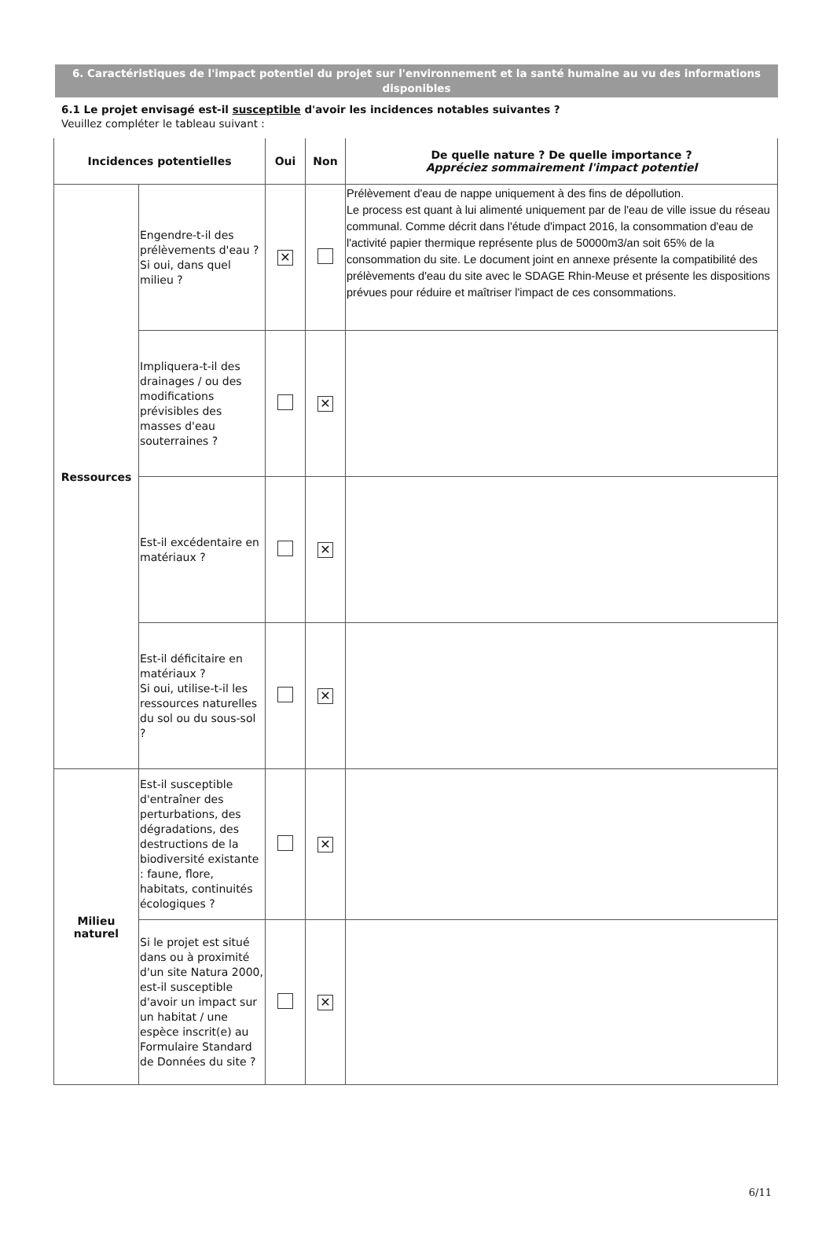6. Caractéristiques de l'impact potentiel du projet sur l'environnement et la santé humaine au vu des informations disponibles
6.1 Le projet envisagé est-il susceptible d'avoir les incidences notables suivantes ?
Veuillez compléter le tableau suivant :
| Incidences potentielles | | Oui | Non | De quelle nature ? De quelle importance ? Appréciez sommairement l'impact potentiel |
| --- | --- | --- | --- | --- |
| Ressources | Engendre-t-il des prélèvements d'eau ? Si oui, dans quel milieu ? | ✕ | | Prélèvement d'eau de nappe uniquement à des fins de dépollution. Le process est quant à lui alimenté uniquement par de l'eau de ville issue du réseau communal. Comme décrit dans l'étude d'impact 2016, la consommation d'eau de l'activité papier thermique représente plus de 50000m3/an soit 65% de la consommation du site. Le document joint en annexe présente la compatibilité des prélèvements d'eau du site avec le SDAGE Rhin-Meuse et présente les dispositions prévues pour réduire et maîtriser l'impact de ces consommations. |
| | Impliquera-t-il des drainages / ou des modifications prévisibles des masses d'eau souterraines ? | | ✕ | |
| | Est-il excédentaire en matériaux ? | | ✕ | |
| | Est-il déficitaire en matériaux ? Si oui, utilise-t-il les ressources naturelles du sol ou du sous-sol ? | | ✕ | |
| Milieu naturel | Est-il susceptible d'entraîner des perturbations, des dégradations, des destructions de la biodiversité existante : faune, flore, habitats, continuités écologiques ? | | ✕ | |
| | Si le projet est situé dans ou à proximité d'un site Natura 2000, est-il susceptible d'avoir un impact sur un habitat / une espèce inscrit(e) au Formulaire Standard de Données du site ? | | ✕ | |
6/11